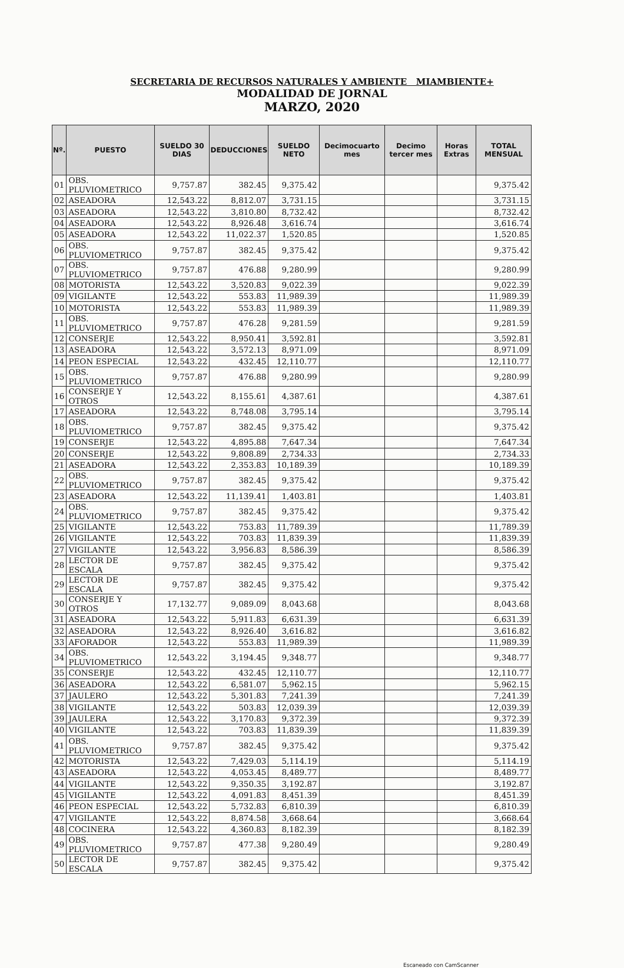SECRETARIA DE RECURSOS NATURALES Y AMBIENTE MIAMBIENTE+
MODALIDAD DE JORNAL
MARZO, 2020
| Nº. | PUESTO | SUELDO 30 DIAS | DEDUCCIONES | SUELDO NETO | Decimocuarto mes | Decimo tercer mes | Horas Extras | TOTAL MENSUAL |
| --- | --- | --- | --- | --- | --- | --- | --- | --- |
| 01 | OBS. PLUVIOMETRICO | 9,757.87 | 382.45 | 9,375.42 | | | | 9,375.42 |
| 02 | ASEADORA | 12,543.22 | 8,812.07 | 3,731.15 | | | | 3,731.15 |
| 03 | ASEADORA | 12,543.22 | 3,810.80 | 8,732.42 | | | | 8,732.42 |
| 04 | ASEADORA | 12,543.22 | 8,926.48 | 3,616.74 | | | | 3,616.74 |
| 05 | ASEADORA | 12,543.22 | 11,022.37 | 1,520.85 | | | | 1,520.85 |
| 06 | OBS. PLUVIOMETRICO | 9,757.87 | 382.45 | 9,375.42 | | | | 9,375.42 |
| 07 | OBS. PLUVIOMETRICO | 9,757.87 | 476.88 | 9,280.99 | | | | 9,280.99 |
| 08 | MOTORISTA | 12,543.22 | 3,520.83 | 9,022.39 | | | | 9,022.39 |
| 09 | VIGILANTE | 12,543.22 | 553.83 | 11,989.39 | | | | 11,989.39 |
| 10 | MOTORISTA | 12,543.22 | 553.83 | 11,989.39 | | | | 11,989.39 |
| 11 | OBS. PLUVIOMETRICO | 9,757.87 | 476.28 | 9,281.59 | | | | 9,281.59 |
| 12 | CONSERJE | 12,543.22 | 8,950.41 | 3,592.81 | | | | 3,592.81 |
| 13 | ASEADORA | 12,543.22 | 3,572.13 | 8,971.09 | | | | 8,971.09 |
| 14 | PEON ESPECIAL | 12,543.22 | 432.45 | 12,110.77 | | | | 12,110.77 |
| 15 | OBS. PLUVIOMETRICO | 9,757.87 | 476.88 | 9,280.99 | | | | 9,280.99 |
| 16 | CONSERJE Y OTROS | 12,543.22 | 8,155.61 | 4,387.61 | | | | 4,387.61 |
| 17 | ASEADORA | 12,543.22 | 8,748.08 | 3,795.14 | | | | 3,795.14 |
| 18 | OBS. PLUVIOMETRICO | 9,757.87 | 382.45 | 9,375.42 | | | | 9,375.42 |
| 19 | CONSERJE | 12,543.22 | 4,895.88 | 7,647.34 | | | | 7,647.34 |
| 20 | CONSERJE | 12,543.22 | 9,808.89 | 2,734.33 | | | | 2,734.33 |
| 21 | ASEADORA | 12,543.22 | 2,353.83 | 10,189.39 | | | | 10,189.39 |
| 22 | OBS. PLUVIOMETRICO | 9,757.87 | 382.45 | 9,375.42 | | | | 9,375.42 |
| 23 | ASEADORA | 12,543.22 | 11,139.41 | 1,403.81 | | | | 1,403.81 |
| 24 | OBS. PLUVIOMETRICO | 9,757.87 | 382.45 | 9,375.42 | | | | 9,375.42 |
| 25 | VIGILANTE | 12,543.22 | 753.83 | 11,789.39 | | | | 11,789.39 |
| 26 | VIGILANTE | 12,543.22 | 703.83 | 11,839.39 | | | | 11,839.39 |
| 27 | VIGILANTE | 12,543.22 | 3,956.83 | 8,586.39 | | | | 8,586.39 |
| 28 | LECTOR DE ESCALA | 9,757.87 | 382.45 | 9,375.42 | | | | 9,375.42 |
| 29 | LECTOR DE ESCALA | 9,757.87 | 382.45 | 9,375.42 | | | | 9,375.42 |
| 30 | CONSERJE Y OTROS | 17,132.77 | 9,089.09 | 8,043.68 | | | | 8,043.68 |
| 31 | ASEADORA | 12,543.22 | 5,911.83 | 6,631.39 | | | | 6,631.39 |
| 32 | ASEADORA | 12,543.22 | 8,926.40 | 3,616.82 | | | | 3,616.82 |
| 33 | AFORADOR | 12,543.22 | 553.83 | 11,989.39 | | | | 11,989.39 |
| 34 | OBS. PLUVIOMETRICO | 12,543.22 | 3,194.45 | 9,348.77 | | | | 9,348.77 |
| 35 | CONSERJE | 12,543.22 | 432.45 | 12,110.77 | | | | 12,110.77 |
| 36 | ASEADORA | 12,543.22 | 6,581.07 | 5,962.15 | | | | 5,962.15 |
| 37 | JAULERO | 12,543.22 | 5,301.83 | 7,241.39 | | | | 7,241.39 |
| 38 | VIGILANTE | 12,543.22 | 503.83 | 12,039.39 | | | | 12,039.39 |
| 39 | JAULERA | 12,543.22 | 3,170.83 | 9,372.39 | | | | 9,372.39 |
| 40 | VIGILANTE | 12,543.22 | 703.83 | 11,839.39 | | | | 11,839.39 |
| 41 | OBS. PLUVIOMETRICO | 9,757.87 | 382.45 | 9,375.42 | | | | 9,375.42 |
| 42 | MOTORISTA | 12,543.22 | 7,429.03 | 5,114.19 | | | | 5,114.19 |
| 43 | ASEADORA | 12,543.22 | 4,053.45 | 8,489.77 | | | | 8,489.77 |
| 44 | VIGILANTE | 12,543.22 | 9,350.35 | 3,192.87 | | | | 3,192.87 |
| 45 | VIGILANTE | 12,543.22 | 4,091.83 | 8,451.39 | | | | 8,451.39 |
| 46 | PEON ESPECIAL | 12,543.22 | 5,732.83 | 6,810.39 | | | | 6,810.39 |
| 47 | VIGILANTE | 12,543.22 | 8,874.58 | 3,668.64 | | | | 3,668.64 |
| 48 | COCINERA | 12,543.22 | 4,360.83 | 8,182.39 | | | | 8,182.39 |
| 49 | OBS. PLUVIOMETRICO | 9,757.87 | 477.38 | 9,280.49 | | | | 9,280.49 |
| 50 | LECTOR DE ESCALA | 9,757.87 | 382.45 | 9,375.42 | | | | 9,375.42 |
Escaneado con CamScanner